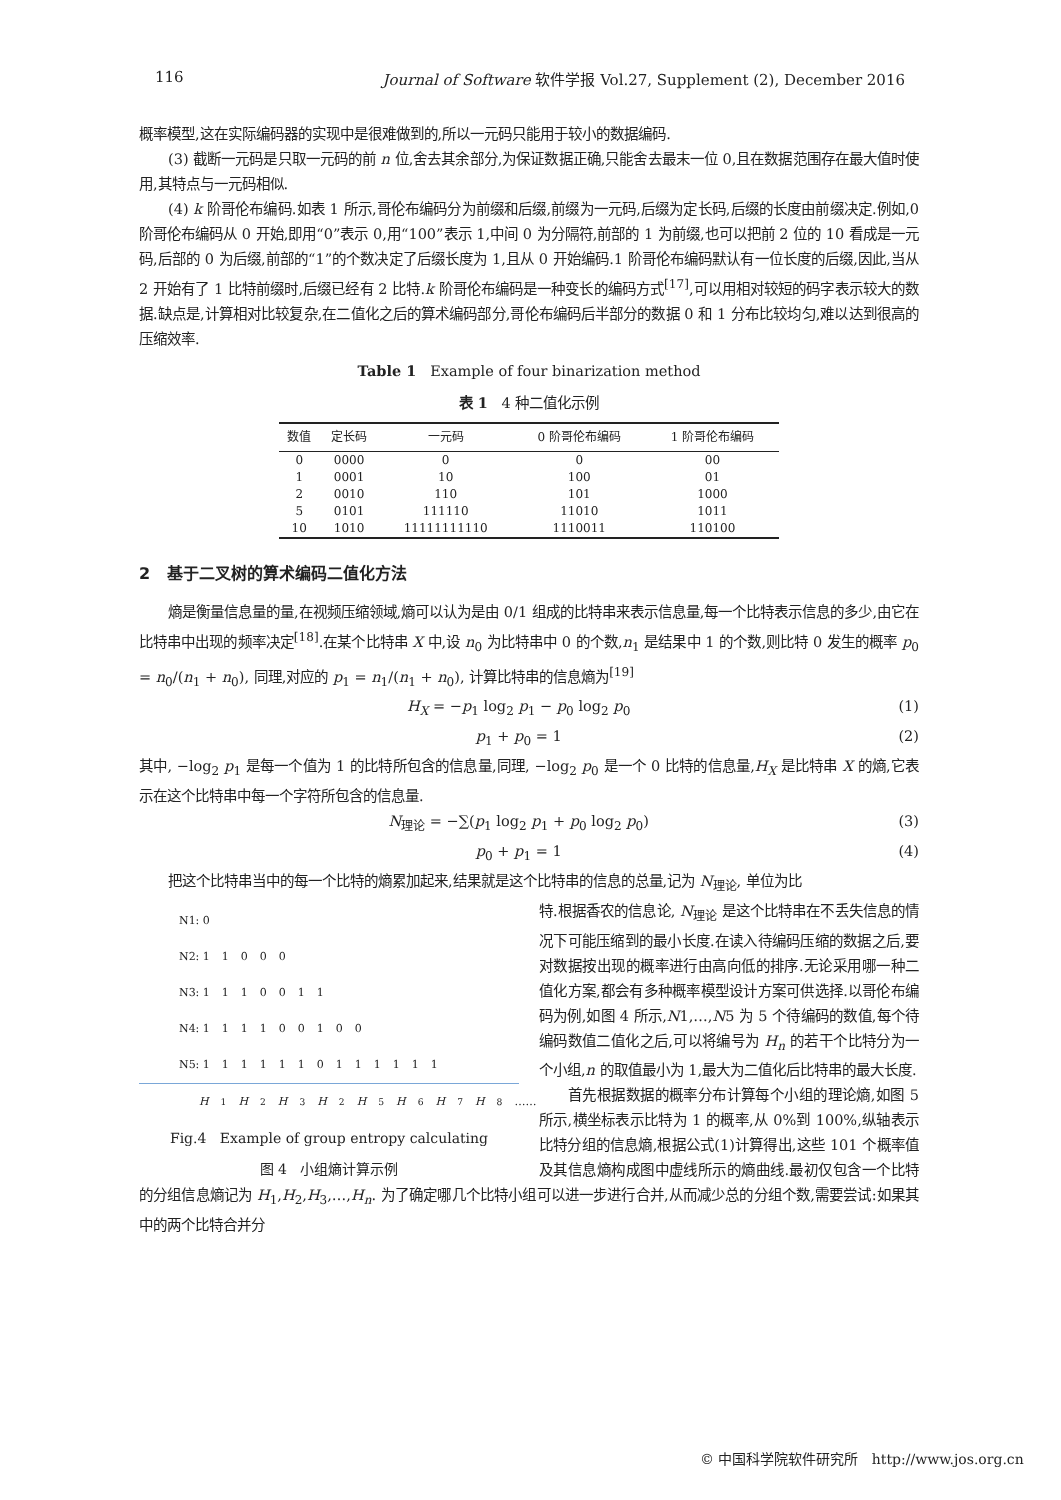116 Journal of Software 软件学报 Vol.27, Supplement (2), December 2016
概率模型,这在实际编码器的实现中是很难做到的,所以一元码只能用于较小的数据编码.
(3) 截断一元码是只取一元码的前 n 位,舍去其余部分,为保证数据正确,只能舍去最末一位 0,且在数据范围存在最大值时使用,其特点与一元码相似.
(4) k 阶哥伦布编码.如表 1 所示,哥伦布编码分为前缀和后缀,前缀为一元码,后缀为定长码,后缀的长度由前缀决定.例如,0 阶哥伦布编码从 0 开始,即用“0”表示 0,用“100”表示 1,中间 0 为分隔符,前部的 1 为前缀,也可以把前 2 位的 10 看成是一元码,后部的 0 为后缀,前部的“1”的个数决定了后缀长度为 1,且从 0 开始编码.1 阶哥伦布编码默认有一位长度的后缀,因此,当从 2 开始有了 1 比特前缀时,后缀已经有 2 比特.k 阶哥伦布编码是一种变长的编码方式<sup>[17]</sup>,可以用相对较短的码字表示较大的数据.缺点是,计算相对比较复杂,在二值化之后的算术编码部分,哥伦布编码后半部分的数据 0 和 1 分布比较均匀,难以达到很高的压缩效率.
Table 1 Example of four binarization method
表 1 4 种二值化示例
| 数值 | 定长码 | 一元码 | 0 阶哥伦布编码 | 1 阶哥伦布编码 |
| --- | --- | --- | --- | --- |
| 0 | 0000 | 0 | 0 | 00 |
| 1 | 0001 | 10 | 100 | 01 |
| 2 | 0010 | 110 | 101 | 1000 |
| 5 | 0101 | 111110 | 11010 | 1011 |
| 10 | 1010 | 11111111110 | 1110011 | 110100 |
2 基于二叉树的算术编码二值化方法
熵是衡量信息量的量,在视频压缩领域,熵可以认为是由 0/1 组成的比特串来表示信息量,每一个比特表示信息的多少,由它在比特串中出现的频率决定<sup>[18]</sup>.在某个比特串 X 中,设 n<sub>0</sub> 为比特串中 0 的个数,n<sub>1</sub> 是结果中 1 的个数,则比特 0 发生的概率 p<sub>0</sub> = n<sub>0</sub>/(n<sub>1</sub> + n<sub>0</sub>), 同理,对应的 p<sub>1</sub> = n<sub>1</sub>/(n<sub>1</sub> + n<sub>0</sub>), 计算比特串的信息熵为<sup>[19]</sup>
H<sub>X</sub> = −p<sub>1</sub> log<sub>2</sub> p<sub>1</sub> − p<sub>0</sub> log<sub>2</sub> p<sub>0</sub> (1)
p<sub>1</sub> + p<sub>0</sub> = 1 (2)
其中, −log<sub>2</sub> p<sub>1</sub> 是每一个值为 1 的比特所包含的信息量,同理, −log<sub>2</sub> p<sub>0</sub> 是一个 0 比特的信息量,H<sub>X</sub> 是比特串 X 的熵,它表示在这个比特串中每一个字符所包含的信息量.
N<sub>理论</sub> = −∑(p<sub>1</sub> log<sub>2</sub> p<sub>1</sub> + p<sub>0</sub> log<sub>2</sub> p<sub>0</sub>) (3)
p<sub>0</sub> + p<sub>1</sub> = 1 (4)
把这个比特串当中的每一个比特的熵累加起来,结果就是这个比特串的信息的总量,记为 N<sub>理论</sub>, 单位为比
N1: 0
N2: 1 1000
N3: 1 110011
N4: 1 11100100
N5: 1 111110111111
H<sub>1</sub> H<sub>2</sub> H<sub>3</sub> H<sub>2</sub> H<sub>5</sub> H<sub>6</sub> H<sub>7</sub> H<sub>8</sub> ……
Fig.4 Example of group entropy calculating
图 4 小组熵计算示例
特.根据香农的信息论, N<sub>理论</sub> 是这个比特串在不丢失信息的情况下可能压缩到的最小长度.在读入待编码压缩的数据之后,要对数据按出现的概率进行由高向低的排序.无论采用哪一种二值化方案,都会有多种概率模型设计方案可供选择.以哥伦布编码为例,如图 4 所示,N1,…,N5 为 5 个待编码的数值,每个待编码数值二值化之后,可以将编号为 H<sub>n</sub> 的若干个比特分为一个小组,n 的取值最小为 1,最大为二值化后比特串的最大长度.
首先根据数据的概率分布计算每个小组的理论熵,如图 5 所示,横坐标表示比特为 1 的概率,从 0%到 100%,纵轴表示比特分组的信息熵,根据公式(1)计算得出,这些 101 个概率值及其信息熵构成图中虚线所示的熵曲线.最初仅包含一个比特的分组信息熵记为 H<sub>1</sub>,H<sub>2</sub>,H<sub>3</sub>,…,H<sub>n</sub>. 为了确定哪几个比特小组可以进一步进行合并,从而减少总的分组个数,需要尝试:如果其中的两个比特合并分
© 中国科学院软件研究所 http://www.jos.org.cn